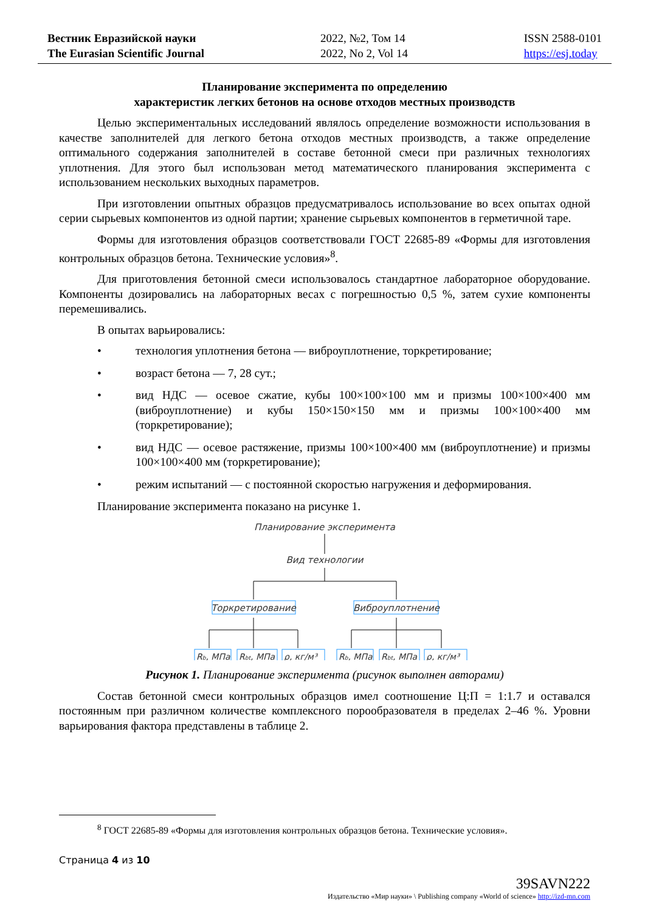Вестник Евразийской науки
The Eurasian Scientific Journal
2022, №2, Том 14
2022, No 2, Vol 14
ISSN 2588-0101
https://esj.today
Планирование эксперимента по определению
характеристик легких бетонов на основе отходов местных производств
Целью экспериментальных исследований являлось определение возможности использования в качестве заполнителей для легкого бетона отходов местных производств, а также определение оптимального содержания заполнителей в составе бетонной смеси при различных технологиях уплотнения. Для этого был использован метод математического планирования эксперимента с использованием нескольких выходных параметров.
При изготовлении опытных образцов предусматривалось использование во всех опытах одной серии сырьевых компонентов из одной партии; хранение сырьевых компонентов в герметичной таре.
Формы для изготовления образцов соответствовали ГОСТ 22685-89 «Формы для изготовления контрольных образцов бетона. Технические условия»<sup>8</sup>.
Для приготовления бетонной смеси использовалось стандартное лабораторное оборудование. Компоненты дозировались на лабораторных весах с погрешностью 0,5 %, затем сухие компоненты перемешивались.
В опытах варьировались:
• технология уплотнения бетона — виброуплотнение, торкретирование;
• возраст бетона — 7, 28 сут.;
• вид НДС — осевое сжатие, кубы 100×100×100 мм и призмы 100×100×400 мм (виброуплотнение) и кубы 150×150×150 мм и призмы 100×100×400 мм (торкретирование);
• вид НДС — осевое растяжение, призмы 100×100×400 мм (виброуплотнение) и призмы 100×100×400 мм (торкретирование);
• режим испытаний — с постоянной скоростью нагружения и деформирования.
Планирование эксперимента показано на рисунке 1.
Планирование эксперимента
Вид технологии
Торкретирование
Виброуплотнение
Rb, МПа
Rbt, МПа
ρ, кг/м³
Rb, МПа
Rbt, МПа
ρ, кг/м³
Рисунок 1. Планирование эксперимента (рисунок выполнен авторами)
Состав бетонной смеси контрольных образцов имел соотношение Ц:П = 1:1.7 и оставался постоянным при различном количестве комплексного порообразователя в пределах 2–46 %. Уровни варьирования фактора представлены в таблице 2.
<sup>8</sup> ГОСТ 22685-89 «Формы для изготовления контрольных образцов бетона. Технические условия».
Страница 4 из 10
39SAVN222
Издательство «Мир науки» \ Publishing company «World of science» http://izd-mn.com